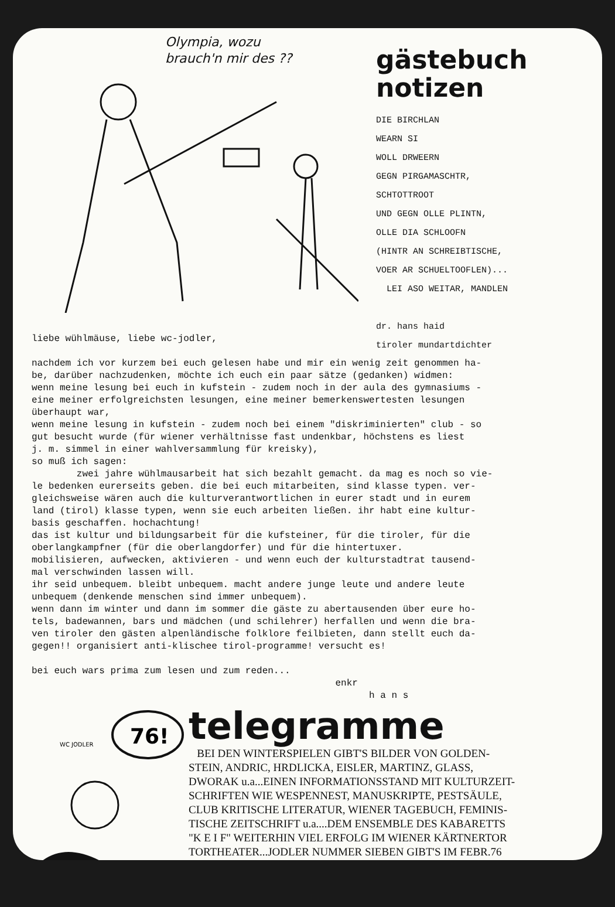Olympia, wozu
brauch'n mir des ??
gästebuch
notizen
DIE BIRCHLAN
WEARN SI
WOLL DRWEERN
GEGN PIRGAMASCHTR,
SCHTOTTROOT
UND GEGN OLLE PLINTN,
OLLE DIA SCHLOOFN
(HINTR AN SCHREIBTISCHE,
VOER AR SCHUELTOOFLEN)...
LEI ASO WEITAR, MANDLEN
dr. hans haid
tiroler mundartdichter
liebe wühlmäuse, liebe wc-jodler, nachdem ich vor kurzem bei euch gelesen habe und mir ein wenig zeit genommen ha- be, darüber nachzudenken, möchte ich euch ein paar sätze (gedanken) widmen: wenn meine lesung bei euch in kufstein - zudem noch in der aula des gymnasiums - eine meiner erfolgreichsten lesungen, eine meiner bemerkenswertesten lesungen überhaupt war, wenn meine lesung in kufstein - zudem noch bei einem "diskriminierten" club - so gut besucht wurde (für wiener verhältnisse fast undenkbar, höchstens es liest j. m. simmel in einer wahlversammlung für kreisky), so muß ich sagen: zwei jahre wühlmausarbeit hat sich bezahlt gemacht. da mag es noch so vie- le bedenken eurerseits geben. die bei euch mitarbeiten, sind klasse typen. ver- gleichsweise wären auch die kulturverantwortlichen in eurer stadt und in eurem land (tirol) klasse typen, wenn sie euch arbeiten ließen. ihr habt eine kultur- basis geschaffen. hochachtung! das ist kultur und bildungsarbeit für die kufsteiner, für die tiroler, für die oberlangkampfner (für die oberlangdorfer) und für die hintertuxer. mobilisieren, aufwecken, aktivieren - und wenn euch der kulturstadtrat tausend- mal verschwinden lassen will. ihr seid unbequem. bleibt unbequem. macht andere junge leute und andere leute unbequem (denkende menschen sind immer unbequem). wenn dann im winter und dann im sommer die gäste zu abertausenden über eure ho- tels, badewannen, bars und mädchen (und schilehrer) herfallen und wenn die bra- ven tiroler den gästen alpenländische folklore feilbieten, dann stellt euch da- gegen!! organisiert anti-klischee tirol-programme! versucht es! bei euch wars prima zum lesen und zum reden... enkr h a n s
76!
WC JODLER
telegramme
BEI DEN WINTERSPIELEN GIBT'S BILDER VON GOLDEN-
STEIN, ANDRIC, HRDLICKA, EISLER, MARTINZ, GLASS,
DWORAK u.a...EINEN INFORMATIONSSTAND MIT KULTURZEIT-
SCHRIFTEN WIE WESPENNEST, MANUSKRIPTE, PESTSÄULE,
CLUB KRITISCHE LITERATUR, WIENER TAGEBUCH, FEMINIS-
TISCHE ZEITSCHRIFT u.a....DEM ENSEMBLE DES KABARETTS
"K E I F" WEITERHIN VIEL ERFOLG IM WIENER KÄRTNERTOR
TORTHEATER...JODLER NUMMER SIEBEN GIBT'S IM FEBR.76